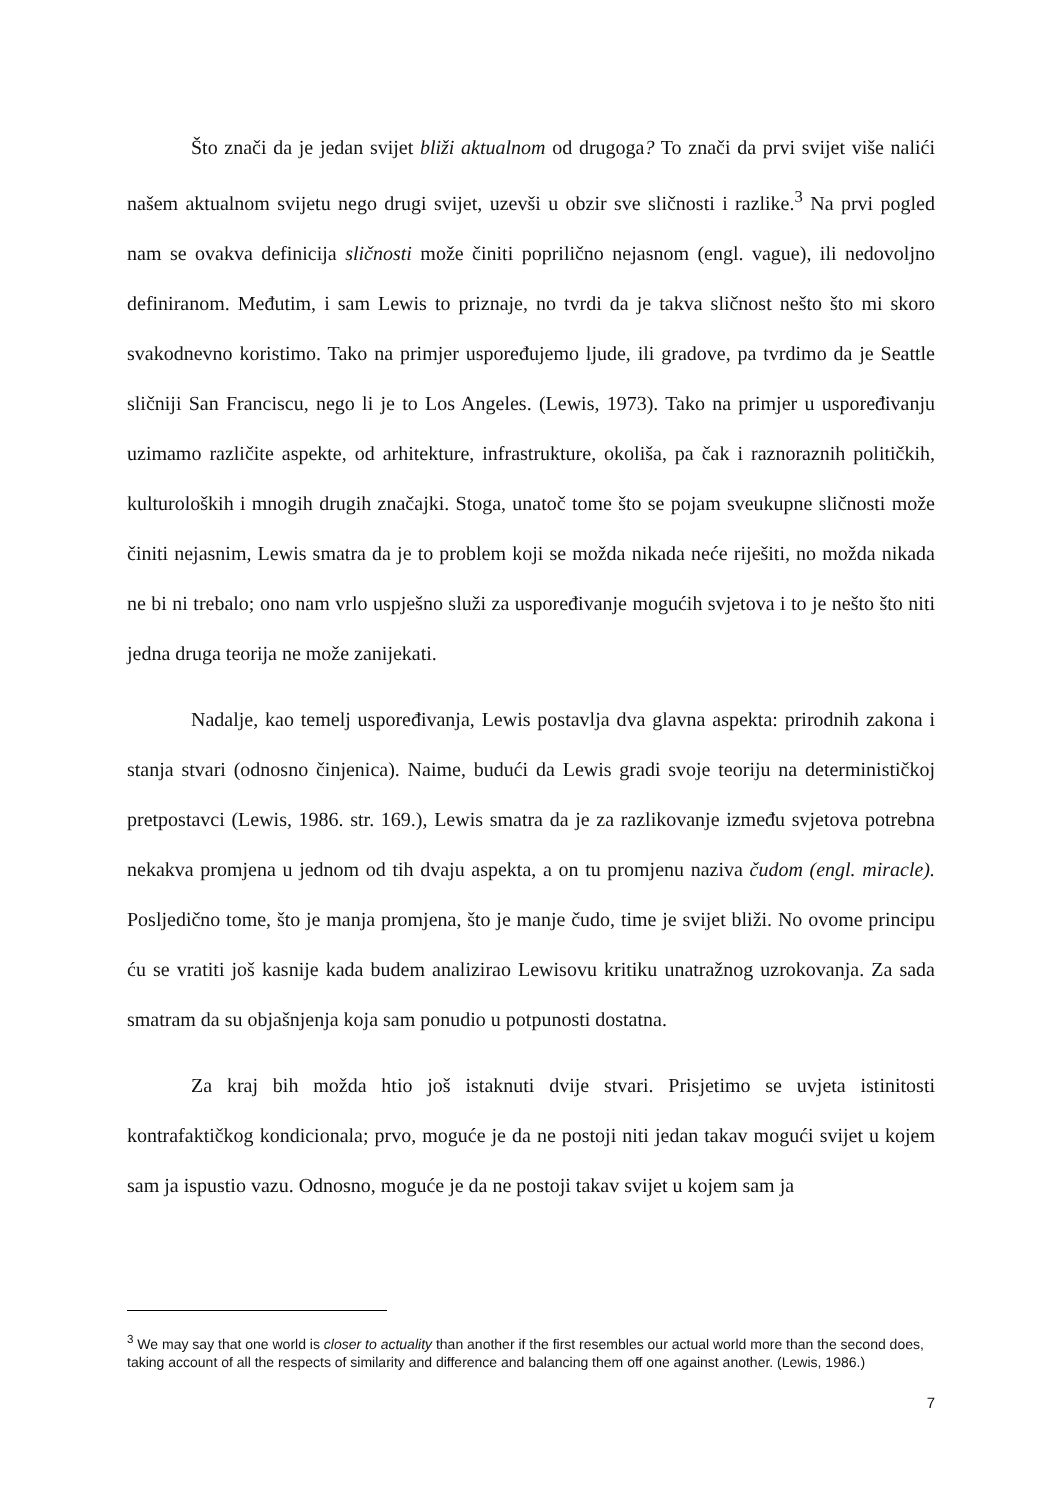Što znači da je jedan svijet bliži aktualnom od drugoga? To znači da prvi svijet više nalići našem aktualnom svijetu nego drugi svijet, uzevši u obzir sve sličnosti i razlike.<sup>3</sup> Na prvi pogled nam se ovakva definicija sličnosti može činiti poprilično nejasnom (engl. vague), ili nedovoljno definiranom. Međutim, i sam Lewis to priznaje, no tvrdi da je takva sličnost nešto što mi skoro svakodnevno koristimo. Tako na primjer uspoređujemo ljude, ili gradove, pa tvrdimo da je Seattle sličniji San Franciscu, nego li je to Los Angeles. (Lewis, 1973). Tako na primjer u uspoređivanju uzimamo različite aspekte, od arhitekture, infrastrukture, okoliša, pa čak i raznoraznih političkih, kulturoloških i mnogih drugih značajki. Stoga, unatoč tome što se pojam sveukupne sličnosti može činiti nejasnim, Lewis smatra da je to problem koji se možda nikada neće riješiti, no možda nikada ne bi ni trebalo; ono nam vrlo uspješno služi za uspoređivanje mogućih svjetova i to je nešto što niti jedna druga teorija ne može zanijekati.
Nadalje, kao temelj uspoređivanja, Lewis postavlja dva glavna aspekta: prirodnih zakona i stanja stvari (odnosno činjenica). Naime, budući da Lewis gradi svoje teoriju na determinističkoj pretpostavci (Lewis, 1986. str. 169.), Lewis smatra da je za razlikovanje između svjetova potrebna nekakva promjena u jednom od tih dvaju aspekta, a on tu promjenu naziva čudom (engl. miracle). Posljedično tome, što je manja promjena, što je manje čudo, time je svijet bliži. No ovome principu ću se vratiti još kasnije kada budem analizirao Lewisovu kritiku unatražnog uzrokovanja. Za sada smatram da su objašnjenja koja sam ponudio u potpunosti dostatna.
Za kraj bih možda htio još istaknuti dvije stvari. Prisjetimo se uvjeta istinitosti kontrafaktičkog kondicionala; prvo, moguće je da ne postoji niti jedan takav mogući svijet u kojem sam ja ispustio vazu. Odnosno, moguće je da ne postoji takav svijet u kojem sam ja
<sup>3</sup> We may say that one world is closer to actuality than another if the first resembles our actual world more than the second does, taking account of all the respects of similarity and difference and balancing them off one against another. (Lewis, 1986.)
7